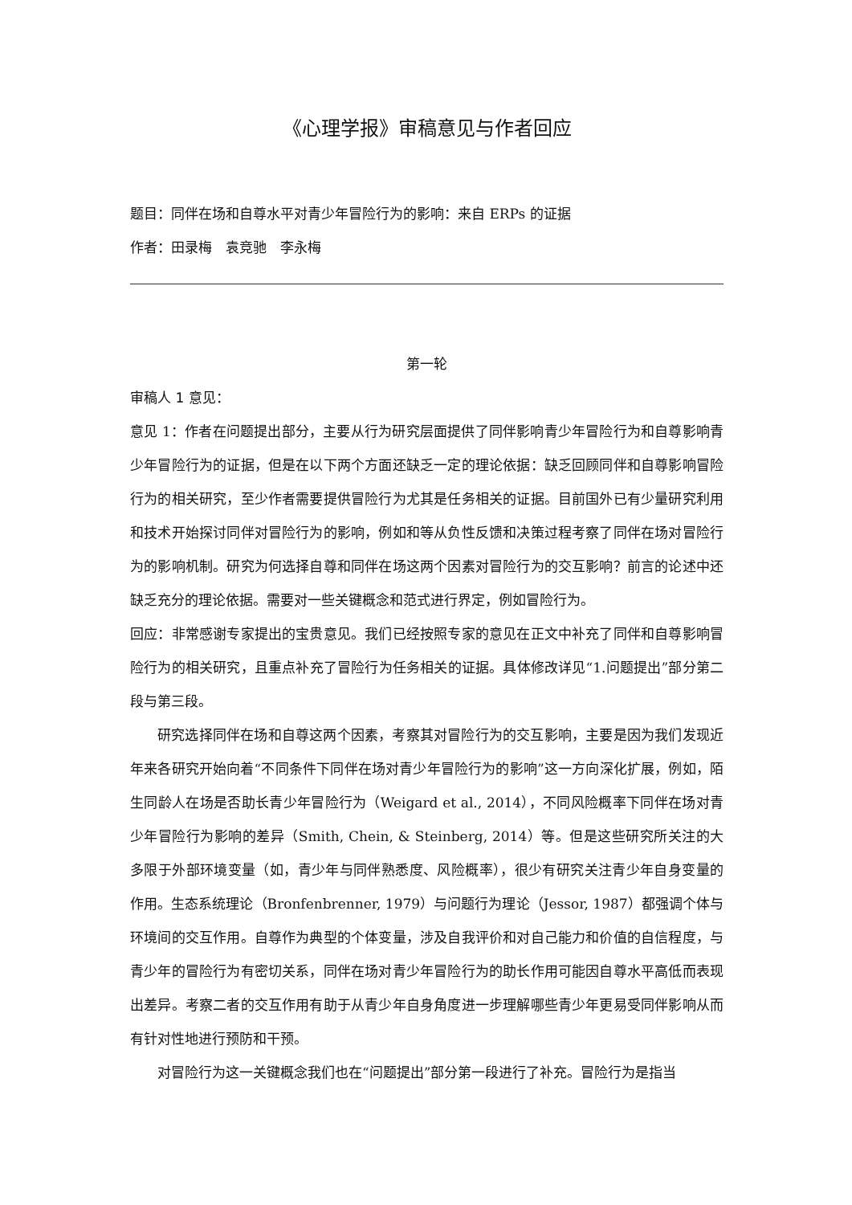《心理学报》审稿意见与作者回应
题目：同伴在场和自尊水平对青少年冒险行为的影响：来自 ERPs 的证据
作者：田录梅　袁竞驰　李永梅
第一轮
审稿人 1 意见：
意见 1：作者在问题提出部分，主要从行为研究层面提供了同伴影响青少年冒险行为和自尊影响青少年冒险行为的证据，但是在以下两个方面还缺乏一定的理论依据：缺乏回顾同伴和自尊影响冒险行为的相关研究，至少作者需要提供冒险行为尤其是任务相关的证据。目前国外已有少量研究利用和技术开始探讨同伴对冒险行为的影响，例如和等从负性反馈和决策过程考察了同伴在场对冒险行为的影响机制。研究为何选择自尊和同伴在场这两个因素对冒险行为的交互影响？前言的论述中还缺乏充分的理论依据。需要对一些关键概念和范式进行界定，例如冒险行为。
回应：非常感谢专家提出的宝贵意见。我们已经按照专家的意见在正文中补充了同伴和自尊影响冒险行为的相关研究，且重点补充了冒险行为任务相关的证据。具体修改详见“1.问题提出”部分第二段与第三段。
研究选择同伴在场和自尊这两个因素，考察其对冒险行为的交互影响，主要是因为我们发现近年来各研究开始向着“不同条件下同伴在场对青少年冒险行为的影响”这一方向深化扩展，例如，陌生同龄人在场是否助长青少年冒险行为（Weigard et al., 2014），不同风险概率下同伴在场对青少年冒险行为影响的差异（Smith, Chein, & Steinberg, 2014）等。但是这些研究所关注的大多限于外部环境变量（如，青少年与同伴熟悉度、风险概率），很少有研究关注青少年自身变量的作用。生态系统理论（Bronfenbrenner, 1979）与问题行为理论（Jessor, 1987）都强调个体与环境间的交互作用。自尊作为典型的个体变量，涉及自我评价和对自己能力和价值的自信程度，与青少年的冒险行为有密切关系，同伴在场对青少年冒险行为的助长作用可能因自尊水平高低而表现出差异。考察二者的交互作用有助于从青少年自身角度进一步理解哪些青少年更易受同伴影响从而有针对性地进行预防和干预。
对冒险行为这一关键概念我们也在“问题提出”部分第一段进行了补充。冒险行为是指当